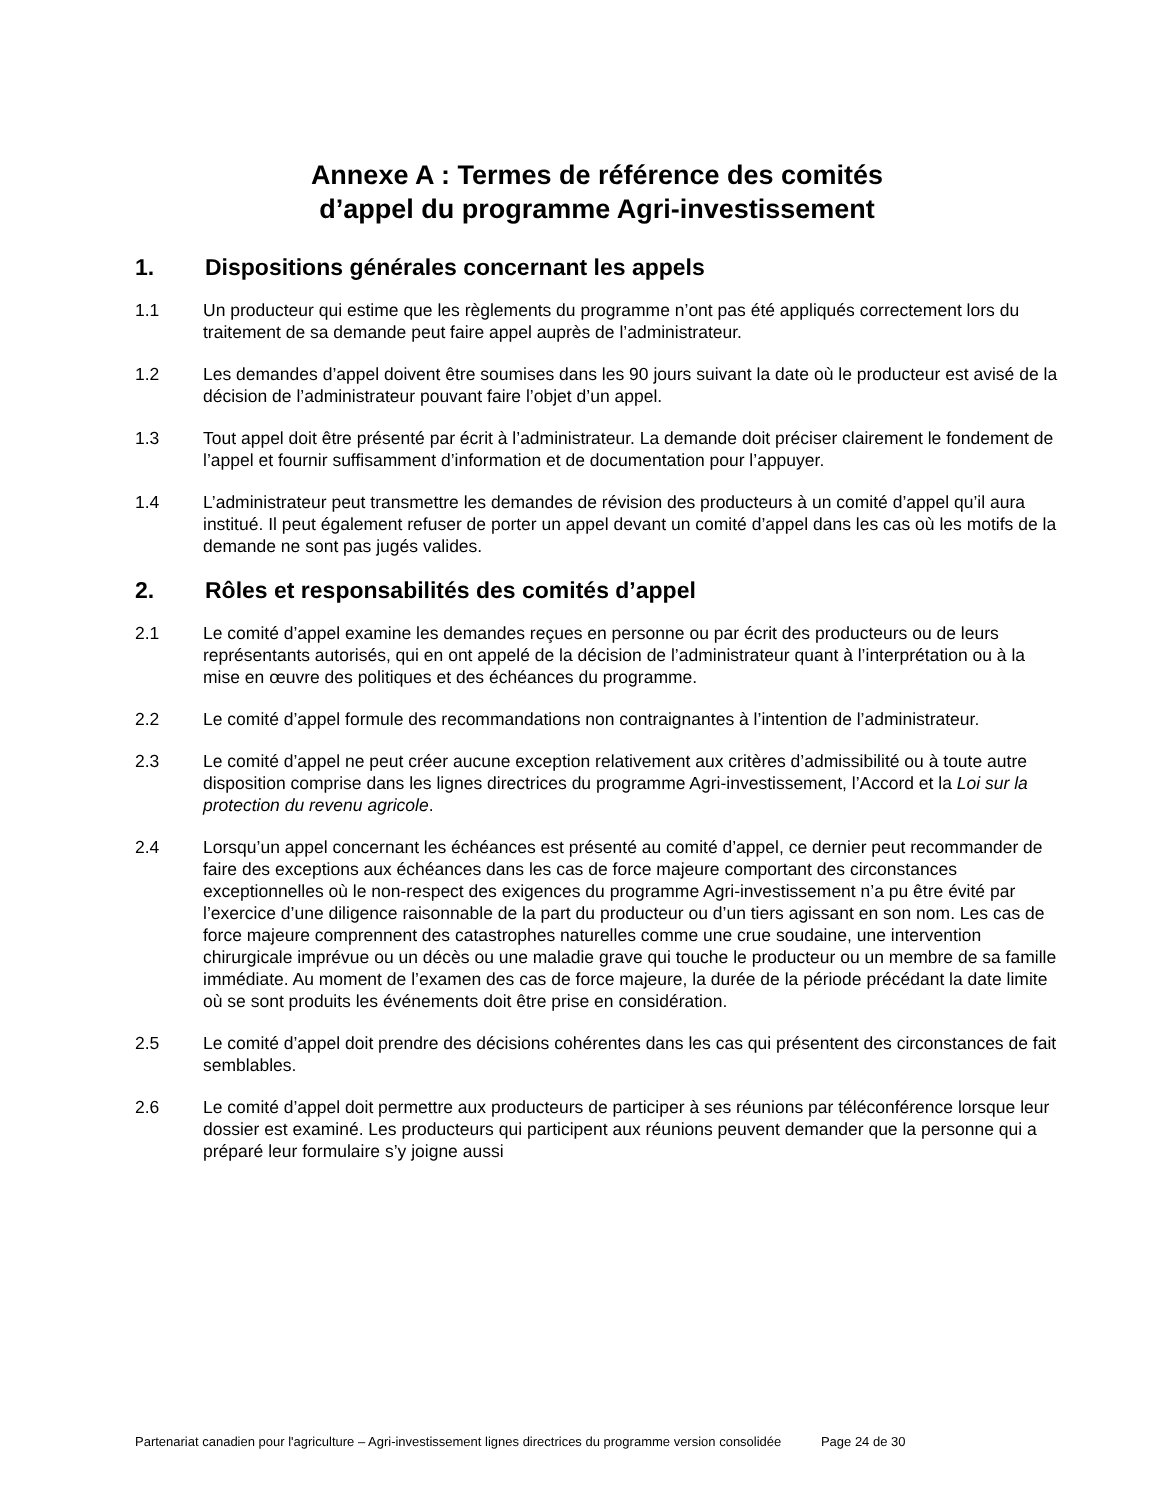Annexe A : Termes de référence des comités
d’appel du programme Agri-investissement
1. Dispositions générales concernant les appels
1.1 Un producteur qui estime que les règlements du programme n’ont pas été appliqués correctement lors du traitement de sa demande peut faire appel auprès de l’administrateur.
1.2 Les demandes d’appel doivent être soumises dans les 90 jours suivant la date où le producteur est avisé de la décision de l’administrateur pouvant faire l’objet d’un appel.
1.3 Tout appel doit être présenté par écrit à l’administrateur. La demande doit préciser clairement le fondement de l’appel et fournir suffisamment d’information et de documentation pour l’appuyer.
1.4 L’administrateur peut transmettre les demandes de révision des producteurs à un comité d’appel qu’il aura institué. Il peut également refuser de porter un appel devant un comité d’appel dans les cas où les motifs de la demande ne sont pas jugés valides.
2. Rôles et responsabilités des comités d’appel
2.1 Le comité d’appel examine les demandes reçues en personne ou par écrit des producteurs ou de leurs représentants autorisés, qui en ont appelé de la décision de l’administrateur quant à l’interprétation ou à la mise en œuvre des politiques et des échéances du programme.
2.2 Le comité d’appel formule des recommandations non contraignantes à l’intention de l’administrateur.
2.3 Le comité d’appel ne peut créer aucune exception relativement aux critères d’admissibilité ou à toute autre disposition comprise dans les lignes directrices du programme Agri-investissement, l’Accord et la Loi sur la protection du revenu agricole.
2.4 Lorsqu’un appel concernant les échéances est présenté au comité d’appel, ce dernier peut recommander de faire des exceptions aux échéances dans les cas de force majeure comportant des circonstances exceptionnelles où le non-respect des exigences du programme Agri-investissement n’a pu être évité par l’exercice d’une diligence raisonnable de la part du producteur ou d’un tiers agissant en son nom. Les cas de force majeure comprennent des catastrophes naturelles comme une crue soudaine, une intervention chirurgicale imprévue ou un décès ou une maladie grave qui touche le producteur ou un membre de sa famille immédiate. Au moment de l’examen des cas de force majeure, la durée de la période précédant la date limite où se sont produits les événements doit être prise en considération.
2.5 Le comité d’appel doit prendre des décisions cohérentes dans les cas qui présentent des circonstances de fait semblables.
2.6 Le comité d’appel doit permettre aux producteurs de participer à ses réunions par téléconférence lorsque leur dossier est examiné. Les producteurs qui participent aux réunions peuvent demander que la personne qui a préparé leur formulaire s’y joigne aussi
Partenariat canadien pour l'agriculture – Agri-investissement lignes directrices du programme version consolidée Page 24 de 30